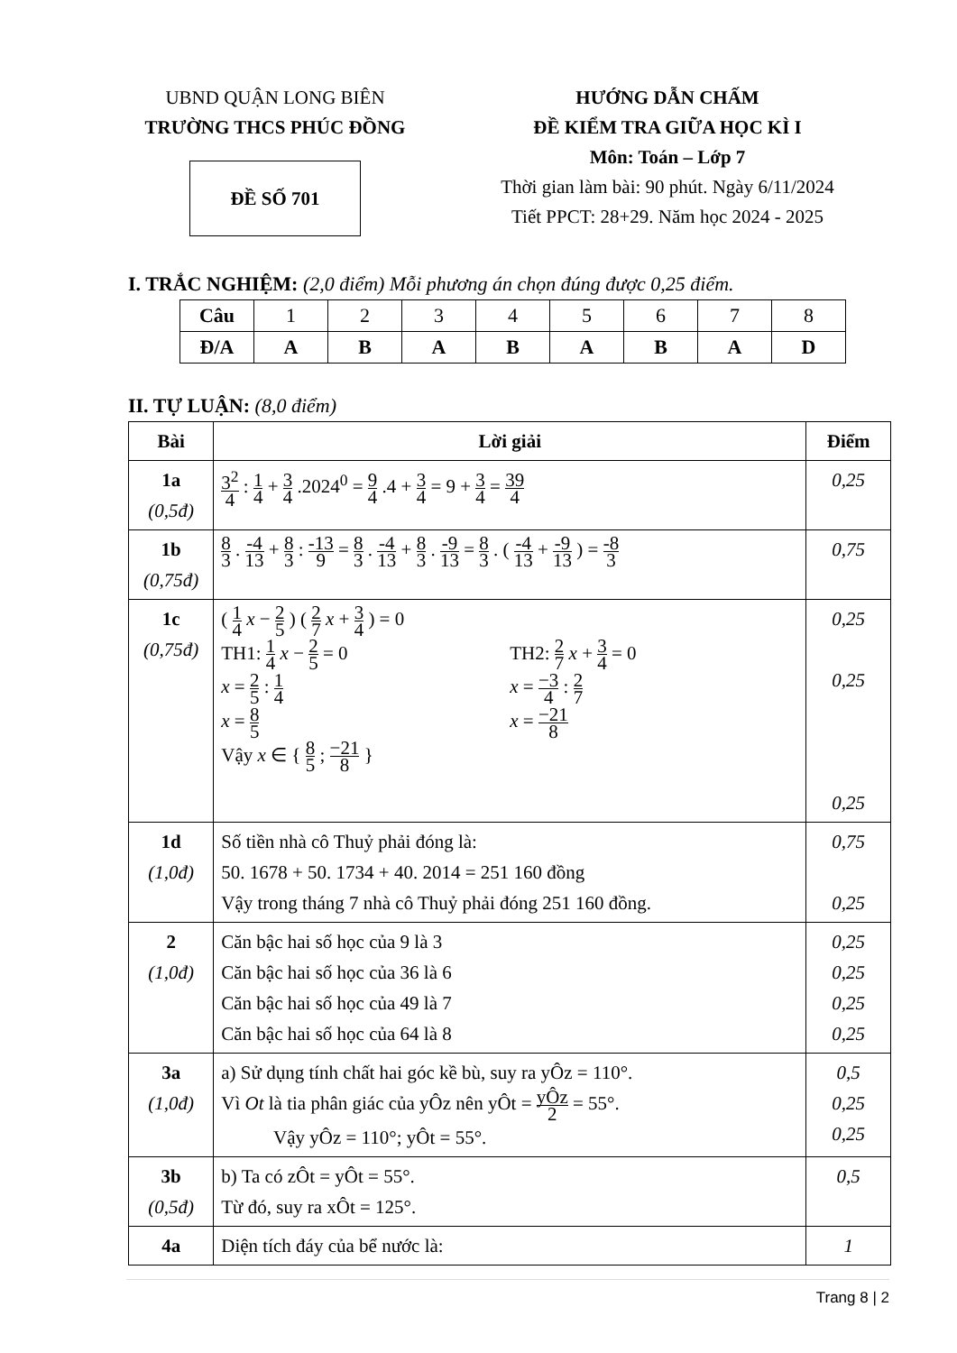UBND QUẬN LONG BIÊN
TRƯỜNG THCS PHÚC ĐỒNG
ĐỀ SỐ 701
HƯỚNG DẪN CHẤM
ĐỀ KIỂM TRA GIỮA HỌC KÌ I
Môn: Toán – Lớp 7
Thời gian làm bài: 90 phút. Ngày 6/11/2024
Tiết PPCT: 28+29. Năm học 2024 - 2025
I. TRẮC NGHIỆM: (2,0 điểm) Mỗi phương án chọn đúng được 0,25 điểm.
| Câu | 1 | 2 | 3 | 4 | 5 | 6 | 7 | 8 |
| Đ/A | A | B | A | B | A | B | A | D |
II. TỰ LUẬN: (8,0 điểm)
| Bài | Lời giải | Điểm |
| --- | --- | --- |
| 1a (0,5đ) | 3<sup>2</sup> 4 : 1 4 + 3 4 .2024<sup>0</sup> = 9 4 .4 + 3 4 = 9 + 3 4 = 39 4 | 0,25 |
| 1b (0,75đ) | 8 3 . -4 13 + 8 3 : -13 9 = 8 3 . -4 13 + 8 3 . -9 13 = 8 3 . ( -4 13 + -9 13 ) = -8 3 | 0,75 |
| 1c (0,75đ) | ( 1 4 x − 2 5 ) ( 2 7 x + 3 4 ) = 0 TH1: 1 4 x − 2 5 = 0 x = 2 5 : 1 4 x = 8 5 TH2: 2 7 x + 3 4 = 0 x = −3 4 : 2 7 x = −21 8 Vậy x ∈ { 8 5 ; −21 8 } | 0,25 0,25 0,25 |
| 1d (1,0đ) | Số tiền nhà cô Thuỷ phải đóng là: 50. 1678 + 50. 1734 + 40. 2014 = 251 160 đồng Vậy trong tháng 7 nhà cô Thuỷ phải đóng 251 160 đồng. | 0,75 0,25 |
| 2 (1,0đ) | Căn bậc hai số học của 9 là 3 Căn bậc hai số học của 36 là 6 Căn bậc hai số học của 49 là 7 Căn bậc hai số học của 64 là 8 | 0,25 0,25 0,25 0,25 |
| 3a (1,0đ) | a) Sử dụng tính chất hai góc kề bù, suy ra yÔz = 110°. Vì Ot là tia phân giác của yÔz nên yÔt = yÔz 2 = 55°. Vậy yÔz = 110°; yÔt = 55°. | 0,5 0,25 0,25 |
| 3b (0,5đ) | b) Ta có zÔt = yÔt = 55°. Từ đó, suy ra xÔt = 125°. | 0,5 |
| 4a | Diện tích đáy của bể nước là: | 1 |
Trang 8 | 2